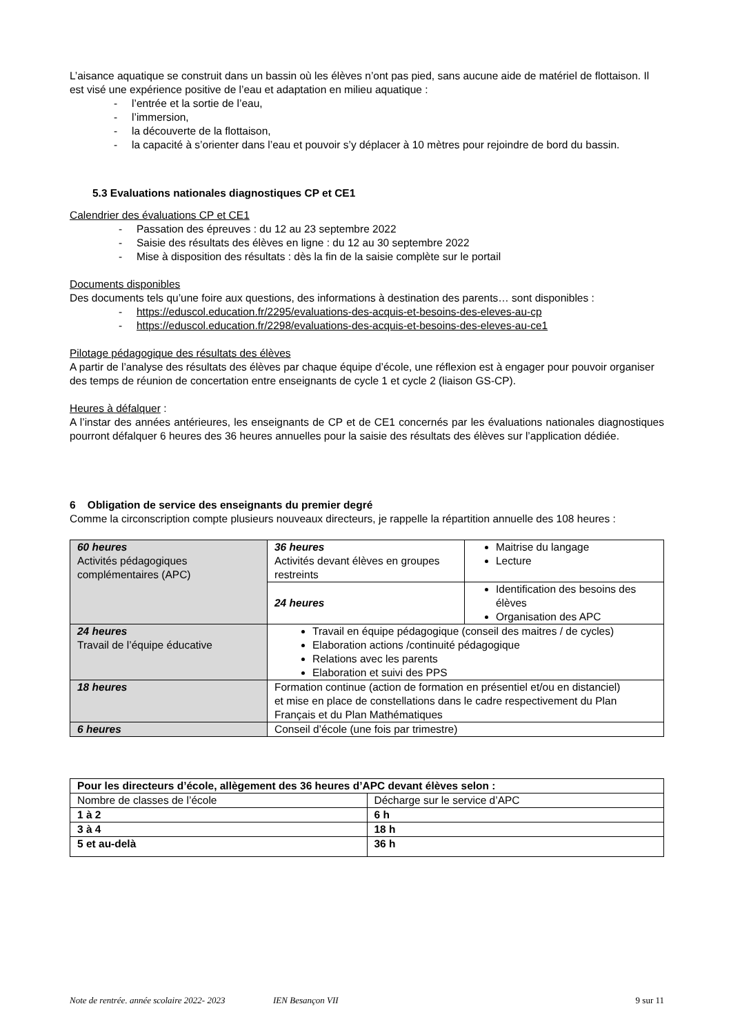L’aisance aquatique se construit dans un bassin où les élèves n’ont pas pied, sans aucune aide de matériel de flottaison. Il est visé une expérience positive de l’eau et adaptation en milieu aquatique :
- l’entrée et la sortie de l’eau,
- l’immersion,
- la découverte de la flottaison,
- la capacité à s’orienter dans l’eau et pouvoir s’y déplacer à 10 mètres pour rejoindre de bord du bassin.
5.3 Evaluations nationales diagnostiques CP et CE1
Calendrier des évaluations CP et CE1
- Passation des épreuves : du 12 au 23 septembre 2022
- Saisie des résultats des élèves en ligne : du 12 au 30 septembre 2022
- Mise à disposition des résultats : dès la fin de la saisie complète sur le portail
Documents disponibles
Des documents tels qu’une foire aux questions, des informations à destination des parents… sont disponibles :
- https://eduscol.education.fr/2295/evaluations-des-acquis-et-besoins-des-eleves-au-cp
- https://eduscol.education.fr/2298/evaluations-des-acquis-et-besoins-des-eleves-au-ce1
Pilotage pédagogique des résultats des élèves
A partir de l’analyse des résultats des élèves par chaque équipe d’école, une réflexion est à engager pour pouvoir organiser des temps de réunion de concertation entre enseignants de cycle 1 et cycle 2 (liaison GS-CP).
Heures à défalquer :
A l’instar des années antérieures, les enseignants de CP et de CE1 concernés par les évaluations nationales diagnostiques pourront défalquer 6 heures des 36 heures annuelles pour la saisie des résultats des élèves sur l’application dédiée.
6 Obligation de service des enseignants du premier degré
Comme la circonscription compte plusieurs nouveaux directeurs, je rappelle la répartition annuelle des 108 heures :
| 60 heures Activités pédagogiques complémentaires (APC) | 36 heures Activités devant élèves en groupes restreints | Maitrise du langage Lecture |
| | 24 heures | Identification des besoins des élèves Organisation des APC |
| 24 heures Travail de l’équipe éducative | Travail en équipe pédagogique (conseil des maitres / de cycles) Elaboration actions /continuité pédagogique Relations avec les parents Elaboration et suivi des PPS | |
| 18 heures | Formation continue (action de formation en présentiel et/ou en distanciel) et mise en place de constellations dans le cadre respectivement du Plan Français et du Plan Mathématiques | |
| 6 heures | Conseil d’école (une fois par trimestre) | |
| Pour les directeurs d’école, allègement des 36 heures d’APC devant élèves selon : | |
| Nombre de classes de l’école | Décharge sur le service d’APC |
| 1 à 2 | 6 h |
| 3 à 4 | 18 h |
| 5 et au-delà | 36 h |
Note de rentrée. année scolaire 2022- 2023 IEN Besançon VII 9 sur 11